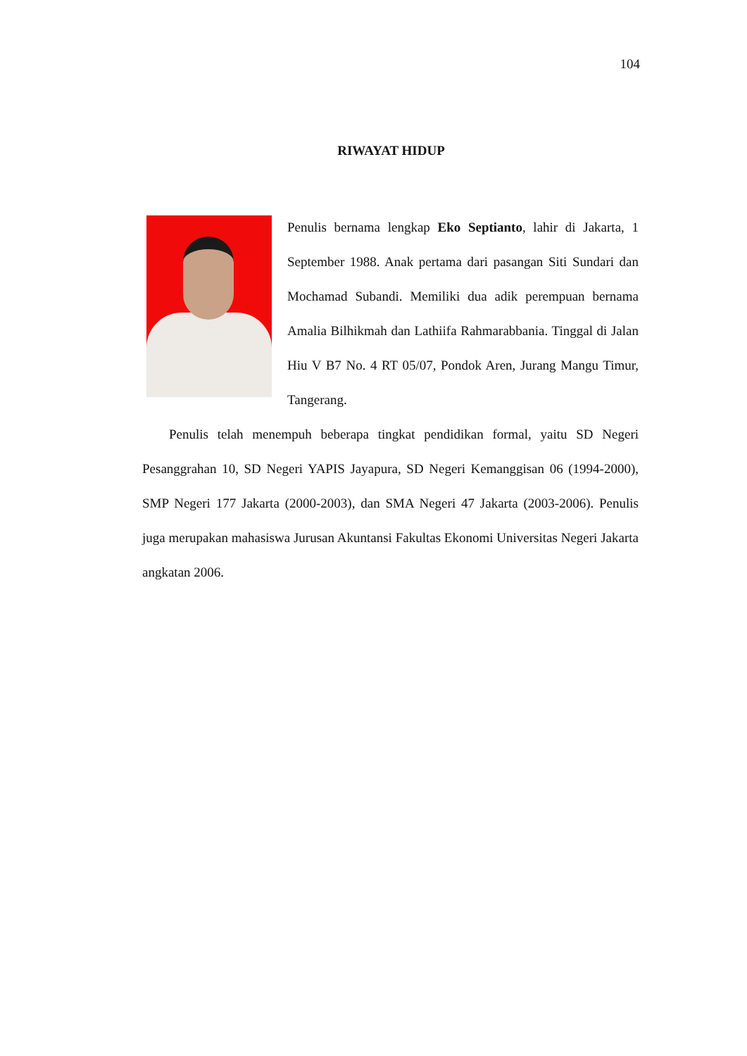104
RIWAYAT HIDUP
Penulis bernama lengkap Eko Septianto, lahir di Jakarta, 1 September 1988. Anak pertama dari pasangan Siti Sundari dan Mochamad Subandi. Memiliki dua adik perempuan bernama Amalia Bilhikmah dan Lathiifa Rahmarabbania. Tinggal di Jalan Hiu V B7 No. 4 RT 05/07, Pondok Aren, Jurang Mangu Timur, Tangerang.
Penulis telah menempuh beberapa tingkat pendidikan formal, yaitu SD Negeri Pesanggrahan 10, SD Negeri YAPIS Jayapura, SD Negeri Kemanggisan 06 (1994-2000), SMP Negeri 177 Jakarta (2000-2003), dan SMA Negeri 47 Jakarta (2003-2006). Penulis juga merupakan mahasiswa Jurusan Akuntansi Fakultas Ekonomi Universitas Negeri Jakarta angkatan 2006.